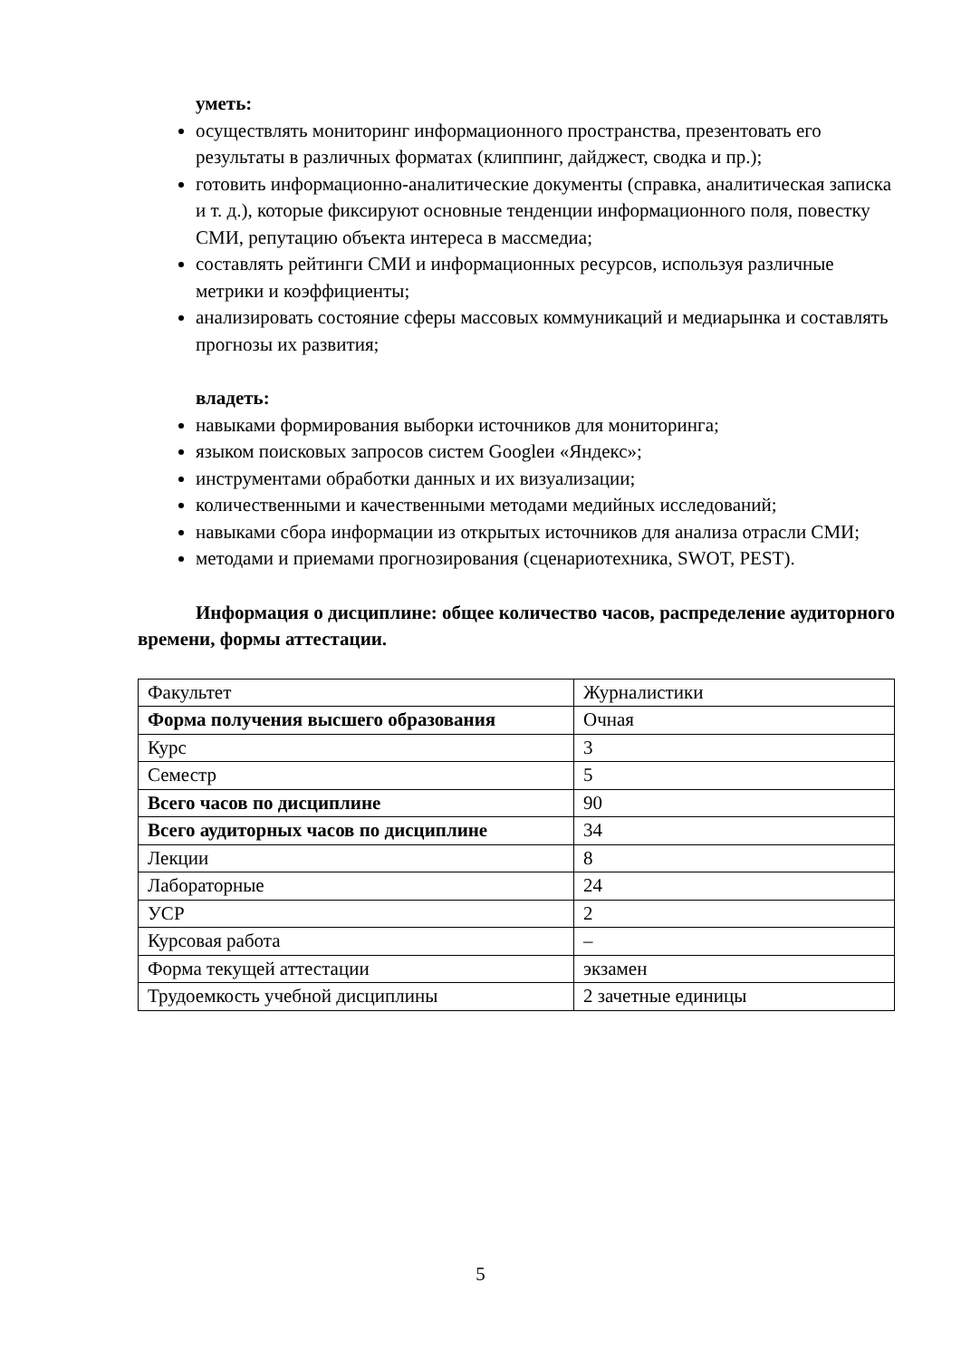уметь:
осуществлять мониторинг информационного пространства, презентовать его результаты в различных форматах (клиппинг, дайджест, сводка и пр.);
готовить информационно-аналитические документы (справка, аналитическая записка и т. д.), которые фиксируют основные тенденции информационного поля, повестку СМИ, репутацию объекта интереса в массмедиа;
составлять рейтинги СМИ и информационных ресурсов, используя различные метрики и коэффициенты;
анализировать состояние сферы массовых коммуникаций и медиарынка и составлять прогнозы их развития;
владеть:
навыками формирования выборки источников для мониторинга;
языком поисковых запросов систем Googleи «Яндекс»;
инструментами обработки данных и их визуализации;
количественными и качественными методами медийных исследований;
навыками сбора информации из открытых источников для анализа отрасли СМИ;
методами и приемами прогнозирования (сценариотехника, SWOT, PEST).
Информация о дисциплине: общее количество часов, распределение аудиторного времени, формы аттестации.
| Факультет | Журналистики |
| Форма получения высшего образования | Очная |
| Курс | 3 |
| Семестр | 5 |
| Всего часов по дисциплине | 90 |
| Всего аудиторных часов по дисциплине | 34 |
| Лекции | 8 |
| Лабораторные | 24 |
| УСР | 2 |
| Курсовая работа | – |
| Форма текущей аттестации | экзамен |
| Трудоемкость учебной дисциплины | 2 зачетные единицы |
5